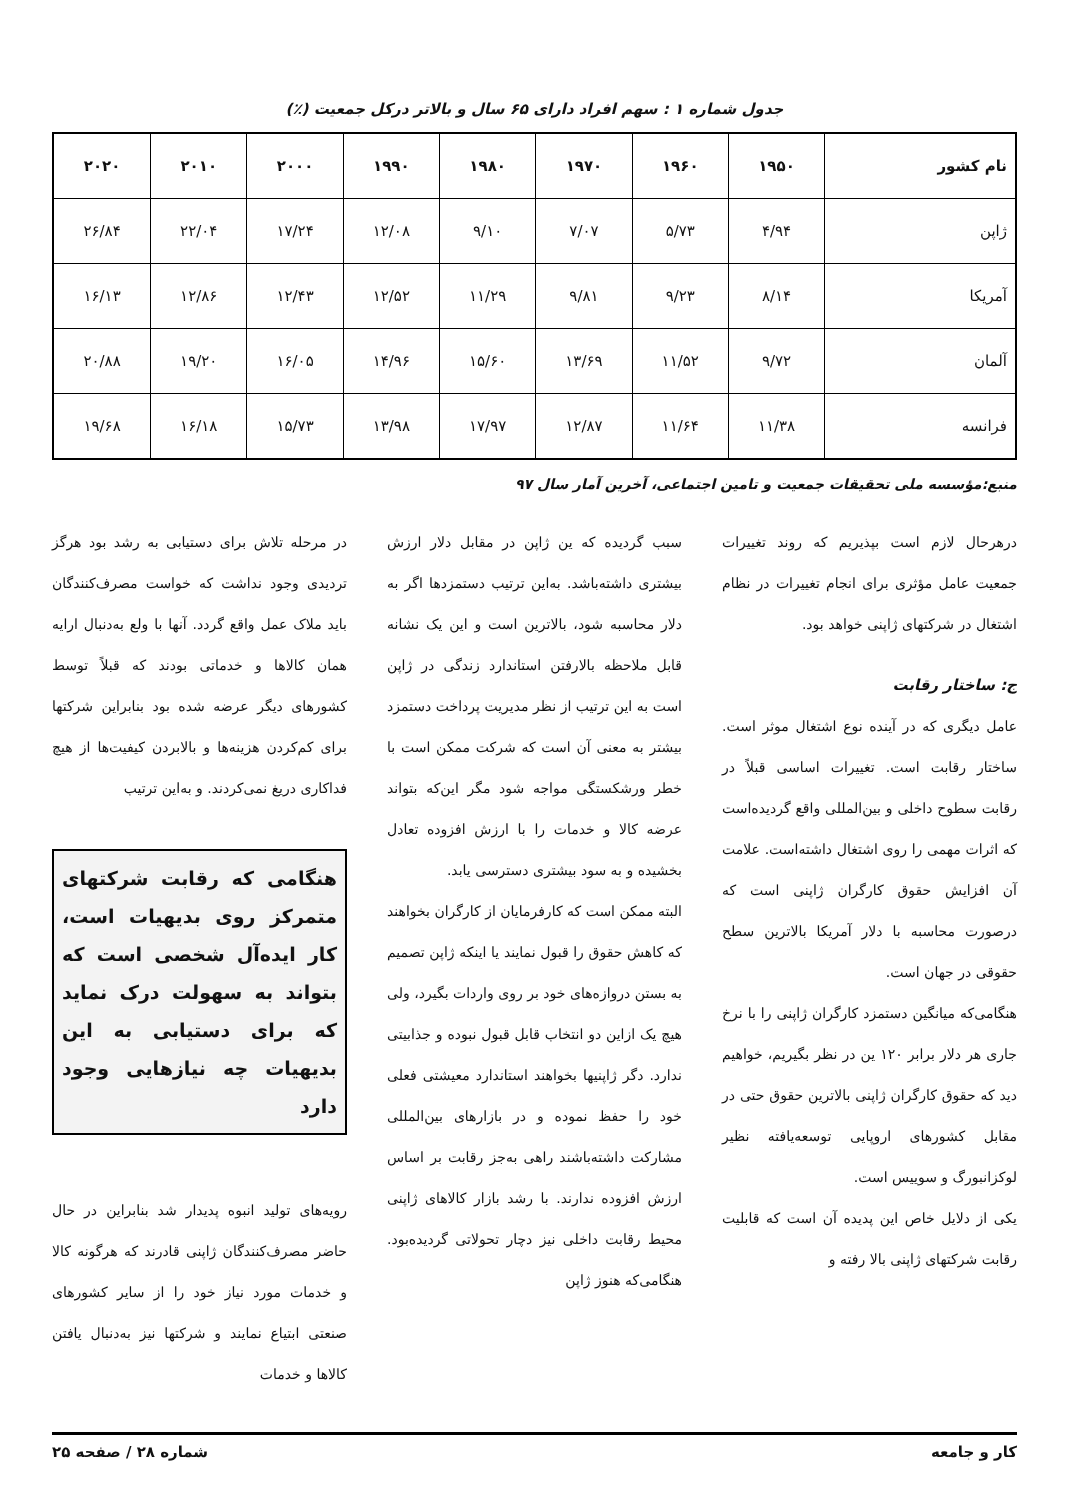جدول شماره ۱ : سهم افراد دارای ۶۵ سال و بالاتر درکل جمعیت (٪)
| نام کشور | ۱۹۵۰ | ۱۹۶۰ | ۱۹۷۰ | ۱۹۸۰ | ۱۹۹۰ | ۲۰۰۰ | ۲۰۱۰ | ۲۰۲۰ |
| --- | --- | --- | --- | --- | --- | --- | --- | --- |
| ژاپن | ۴/۹۴ | ۵/۷۳ | ۷/۰۷ | ۹/۱۰ | ۱۲/۰۸ | ۱۷/۲۴ | ۲۲/۰۴ | ۲۶/۸۴ |
| آمریکا | ۸/۱۴ | ۹/۲۳ | ۹/۸۱ | ۱۱/۲۹ | ۱۲/۵۲ | ۱۲/۴۳ | ۱۲/۸۶ | ۱۶/۱۳ |
| آلمان | ۹/۷۲ | ۱۱/۵۲ | ۱۳/۶۹ | ۱۵/۶۰ | ۱۴/۹۶ | ۱۶/۰۵ | ۱۹/۲۰ | ۲۰/۸۸ |
| فرانسه | ۱۱/۳۸ | ۱۱/۶۴ | ۱۲/۸۷ | ۱۷/۹۷ | ۱۳/۹۸ | ۱۵/۷۳ | ۱۶/۱۸ | ۱۹/۶۸ |
منبع:مؤسسه ملی تحقیقات جمعیت و تامین اجتماعی، آخرین آمار سال ۹۷
درهرحال لازم است بپذیریم که روند تغییرات جمعیت عامل مؤثری برای انجام تغییرات در نظام اشتغال در شرکتهای ژاپنی خواهد بود.
ج: ساختار رقابت
عامل دیگری که در آینده نوع اشتغال موثر است. ساختار رقابت است. تغییرات اساسی قبلاً در رقابت سطوح داخلی و بین‌المللی واقع گردیده‌است که اثرات مهمی را روی اشتغال داشته‌است. علامت آن افزایش حقوق کارگران ژاپنی است که درصورت محاسبه با دلار آمریکا بالاترین سطح حقوقی در جهان است.
هنگامی‌که میانگین دستمزد کارگران ژاپنی را با نرخ جاری هر دلار برابر ۱۲۰ ین در نظر بگیریم، خواهیم دید که حقوق کارگران ژاپنی بالاترین حقوق حتی در مقابل کشورهای اروپایی توسعه‌یافته نظیر لوکزانبورگ و سوییس است.
یکی از دلایل خاص این پدیده آن است که قابلیت رقابت شرکتهای ژاپنی بالا رفته و
سبب گردیده که ین ژاپن در مقابل دلار ارزش بیشتری داشته‌باشد. به‌این ترتیب دستمزدها اگر به دلار محاسبه شود، بالاترین است و این یک نشانه قابل ملاحظه بالارفتن استاندارد زندگی در ژاپن است به این ترتیب از نظر مدیریت پرداخت دستمزد بیشتر به معنی آن است که شرکت ممکن است با خطر ورشکستگی مواجه شود مگر این‌که بتواند عرضه کالا و خدمات را با ارزش افزوده تعادل بخشیده و به سود بیشتری دسترسی یابد.
البته ممکن است که کارفرمایان از کارگران بخواهند که کاهش حقوق را قبول نمایند یا اینکه ژاپن تصمیم به بستن دروازه‌های خود بر روی واردات بگیرد، ولی هیچ یک ازاین دو انتخاب قابل قبول نبوده و جذابیتی ندارد. دگر ژاپنیها بخواهند استاندارد معیشتی فعلی خود را حفظ نموده و در بازارهای بین‌المللی مشارکت داشته‌باشند راهی به‌جز رقابت بر اساس ارزش افزوده ندارند. با رشد بازار کالاهای ژاپنی محیط رقابت داخلی نیز دچار تحولاتی گردیده‌بود. هنگامی‌که هنوز ژاپن
در مرحله تلاش برای دستیابی به رشد بود هرگز تردیدی وجود نداشت که خواست مصرف‌کنندگان باید ملاک عمل واقع گردد. آنها با ولع به‌دنبال ارایه همان کالاها و خدماتی بودند که قبلاً توسط کشورهای دیگر عرضه شده بود بنابراین شرکتها برای کم‌کردن هزینه‌ها و بالابردن کیفیت‌ها از هیچ فداکاری دریغ نمی‌کردند. و به‌این ترتیب
هنگامی که رقابت شرکتهای متمرکز روی بدیهیات است، کار ایده‌آل شخصی است که بتواند به سهولت درک نماید که برای دستیابی به این بدیهیات چه نیازهایی وجود دارد
رویه‌های تولید انبوه پدیدار شد بنابراین در حال حاضر مصرف‌کنندگان ژاپنی قادرند که هرگونه کالا و خدمات مورد نیاز خود را از سایر کشورهای صنعتی ابتیاع نمایند و شرکتها نیز به‌دنبال یافتن کالاها و خدمات
کار و جامعه شماره ۲۸ / صفحه ۲۵